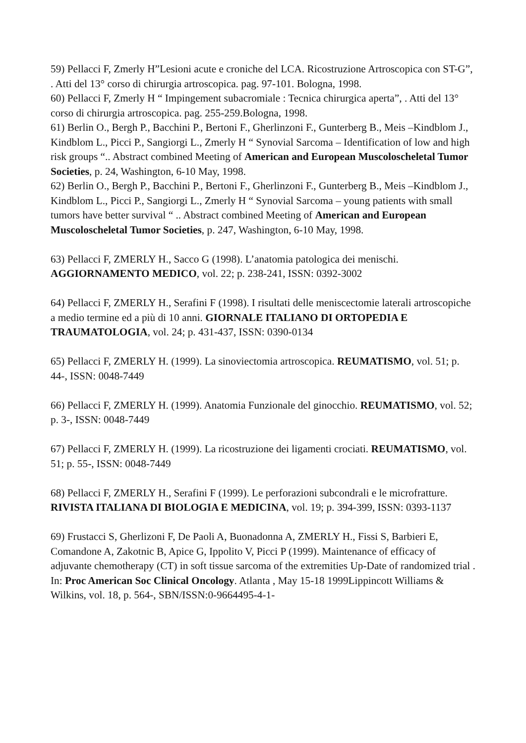59) Pellacci F, Zmerly H”Lesioni acute e croniche del LCA. Ricostruzione Artroscopica con ST-G”, . Atti del 13° corso di chirurgia artroscopica. pag. 97-101. Bologna, 1998.
60) Pellacci F, Zmerly H “ Impingement subacromiale : Tecnica chirurgica aperta”, . Atti del 13° corso di chirurgia artroscopica. pag. 255-259.Bologna, 1998.
61) Berlin O., Bergh P., Bacchini P., Bertoni F., Gherlinzoni F., Gunterberg B., Meis –Kindblom J., Kindblom L., Picci P., Sangiorgi L., Zmerly H “ Synovial Sarcoma – Identification of low and high risk groups “.. Abstract combined Meeting of American and European Muscoloscheletal Tumor Societies, p. 24, Washington, 6-10 May, 1998.
62) Berlin O., Bergh P., Bacchini P., Bertoni F., Gherlinzoni F., Gunterberg B., Meis –Kindblom J., Kindblom L., Picci P., Sangiorgi L., Zmerly H “ Synovial Sarcoma – young patients with small tumors have better survival “ .. Abstract combined Meeting of American and European Muscoloscheletal Tumor Societies, p. 247, Washington, 6-10 May, 1998.
63) Pellacci F, ZMERLY H., Sacco G (1998). L’anatomia patologica dei menischi. AGGIORNAMENTO MEDICO, vol. 22; p. 238-241, ISSN: 0392-3002
64) Pellacci F, ZMERLY H., Serafini F (1998). I risultati delle meniscectomie laterali artroscopiche a medio termine ed a più di 10 anni. GIORNALE ITALIANO DI ORTOPEDIA E TRAUMATOLOGIA, vol. 24; p. 431-437, ISSN: 0390-0134
65) Pellacci F, ZMERLY H. (1999). La sinoviectomia artroscopica. REUMATISMO, vol. 51; p. 44-, ISSN: 0048-7449
66) Pellacci F, ZMERLY H. (1999). Anatomia Funzionale del ginocchio. REUMATISMO, vol. 52; p. 3-, ISSN: 0048-7449
67) Pellacci F, ZMERLY H. (1999). La ricostruzione dei ligamenti crociati. REUMATISMO, vol. 51; p. 55-, ISSN: 0048-7449
68) Pellacci F, ZMERLY H., Serafini F (1999). Le perforazioni subcondrali e le microfratture. RIVISTA ITALIANA DI BIOLOGIA E MEDICINA, vol. 19; p. 394-399, ISSN: 0393-1137
69) Frustacci S, Gherlizoni F, De Paoli A, Buonadonna A, ZMERLY H., Fissi S, Barbieri E, Comandone A, Zakotnic B, Apice G, Ippolito V, Picci P (1999). Maintenance of efficacy of adjuvante chemotherapy (CT) in soft tissue sarcoma of the extremities Up-Date of randomized trial . In: Proc American Soc Clinical Oncology. Atlanta , May 15-18 1999Lippincott Williams & Wilkins, vol. 18, p. 564-, SBN/ISSN:0-9664495-4-1-